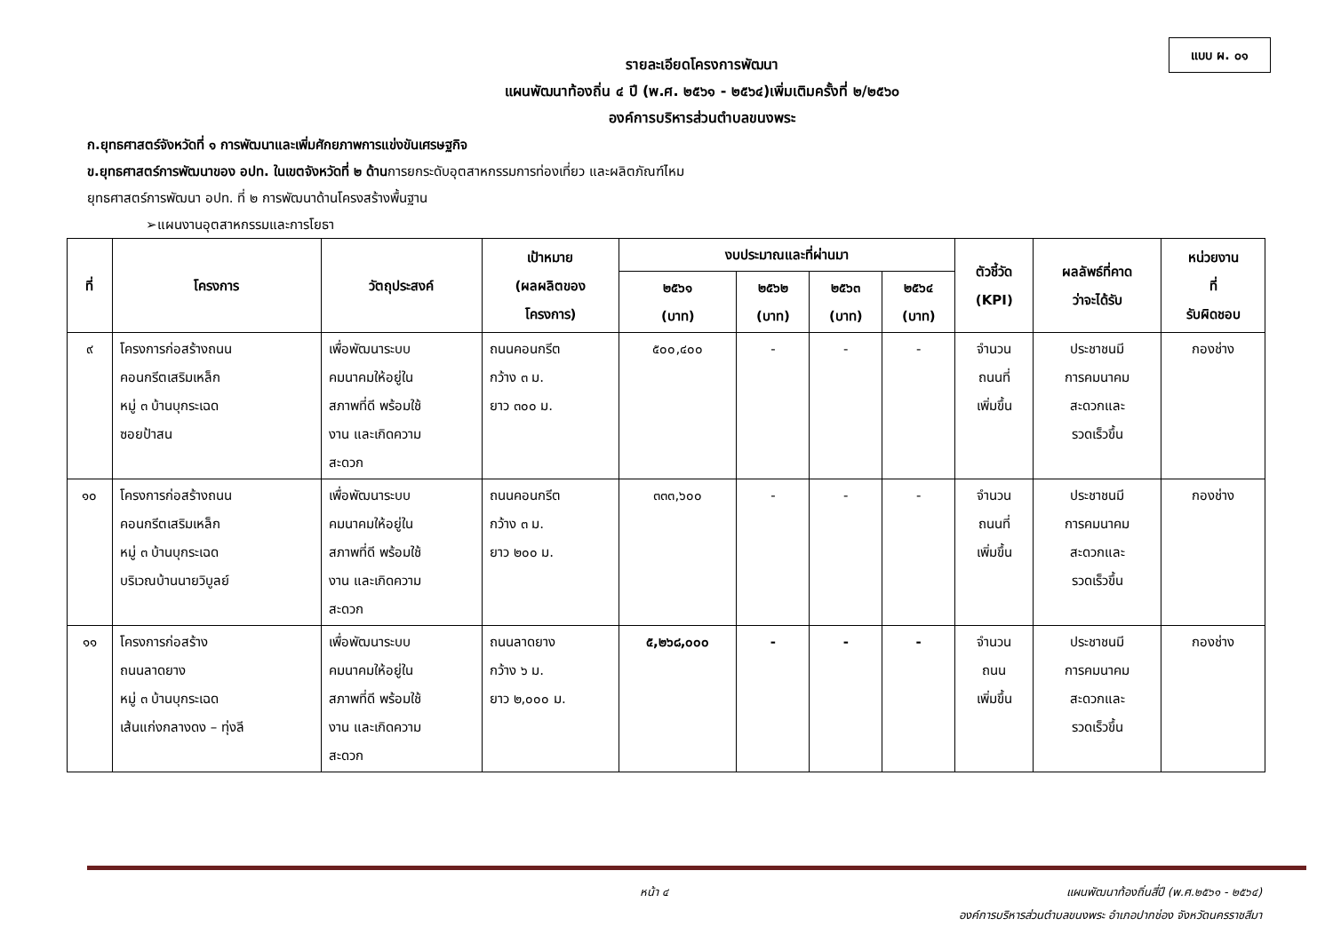แบบ ผ. ๐๑
รายละเอียดโครงการพัฒนา
แผนพัฒนาท้องถิ่น ๔ ปี (พ.ศ. ๒๕๖๑ - ๒๕๖๔)เพิ่มเติมครั้งที่ ๒/๒๕๖๐
องค์การบริหารส่วนตำบลขนงพระ
ก.ยุทธศาสตร์จังหวัดที่ ๑ การพัฒนาและเพิ่มศักยภาพการแข่งขันเศรษฐกิจ
ข.ยุทธศาสตร์การพัฒนาของ อปท. ในเขตจังหวัดที่ ๒ ด้านการยกระดับอุตสาหกรรมการท่องเที่ยว และผลิตภัณฑ์ไหม
ยุทธศาสตร์การพัฒนา อปท. ที่ ๒ การพัฒนาด้านโครงสร้างพื้นฐาน
➢แผนงานอุตสาหกรรมและการโยธา
| ที่ | โครงการ | วัตถุประสงค์ | เป้าหมาย (ผลผลิตของ โครงการ) | งบประมาณและที่ผ่านมา | | | | ตัวชี้วัด (KPI) | ผลลัพธ์ที่คาด ว่าจะได้รับ | หน่วยงาน ที่ รับผิดชอบ |
| --- | --- | --- | --- | --- | --- | --- | --- | --- | --- | --- |
| | | | | ๒๕๖๑ (บาท) | ๒๕๖๒ (บาท) | ๒๕๖๓ (บาท) | ๒๕๖๔ (บาท) | | | |
| ๙ | โครงการก่อสร้างถนน คอนกรีตเสริมเหล็ก หมู่ ๓ บ้านบุกระเฉด ซอยป้าสน | เพื่อพัฒนาระบบ คมนาคมให้อยู่ใน สภาพที่ดี พร้อมใช้ งาน และเกิดความ สะดวก | ถนนคอนกรีต กว้าง ๓ ม. ยาว ๓๐๐ ม. | ๕๐๐,๔๐๐ | - | - | - | จำนวน ถนนที่ เพิ่มขึ้น | ประชาชนมี การคมนาคม สะดวกและ รวดเร็วขึ้น | กองช่าง |
| ๑๐ | โครงการก่อสร้างถนน คอนกรีตเสริมเหล็ก หมู่ ๓ บ้านบุกระเฉด บริเวณบ้านนายวิบูลย์ | เพื่อพัฒนาระบบ คมนาคมให้อยู่ใน สภาพที่ดี พร้อมใช้ งาน และเกิดความ สะดวก | ถนนคอนกรีต กว้าง ๓ ม. ยาว ๒๐๐ ม. | ๓๓๓,๖๐๐ | - | - | - | จำนวน ถนนที่ เพิ่มขึ้น | ประชาชนมี การคมนาคม สะดวกและ รวดเร็วขึ้น | กองช่าง |
| ๑๑ | โครงการก่อสร้าง ถนนลาดยาง หมู่ ๓ บ้านบุกระเฉด เส้นแก่งกลางดง – ทุ่งลี | เพื่อพัฒนาระบบ คมนาคมให้อยู่ใน สภาพที่ดี พร้อมใช้ งาน และเกิดความ สะดวก | ถนนลาดยาง กว้าง ๖ ม. ยาว ๒,๐๐๐ ม. | ๕,๒๖๘,๐๐๐ | - | - | - | จำนวน ถนน เพิ่มขึ้น | ประชาชนมี การคมนาคม สะดวกและ รวดเร็วขึ้น | กองช่าง |
หน้า ๔ แผนพัฒนาท้องถิ่นสี่ปี (พ.ศ.๒๕๖๑ - ๒๕๖๔)
องค์การบริหารส่วนตำบลขนงพระ อำเภอปากช่อง จังหวัดนครราชสีมา